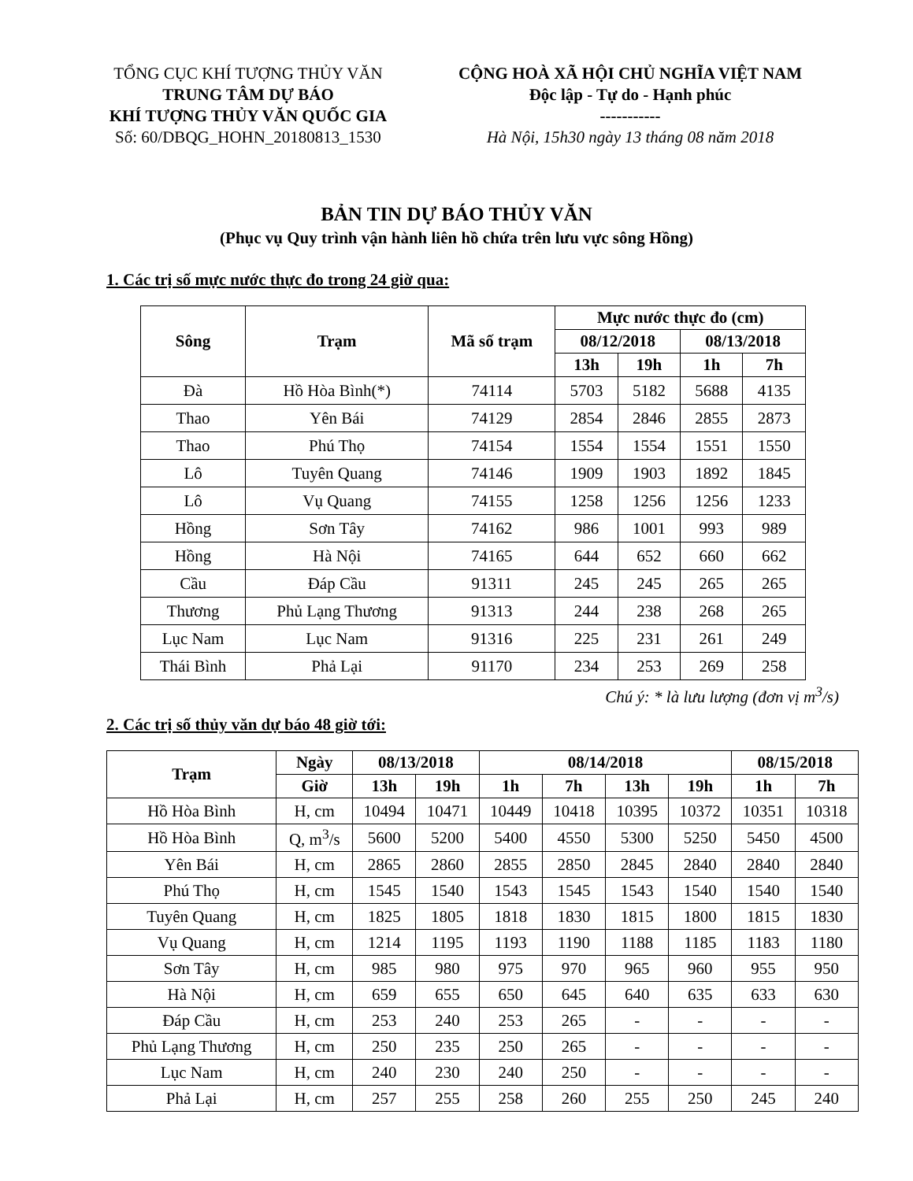TỔNG CỤC KHÍ TƯỢNG THỦY VĂN
TRUNG TÂM DỰ BÁO
KHÍ TƯỢNG THỦY VĂN QUỐC GIA
Số: 60/DBQG_HOHN_20180813_1530
CỘNG HOÀ XÃ HỘI CHỦ NGHĨA VIỆT NAM
Độc lập - Tự do - Hạnh phúc
-----------
Hà Nội, 15h30 ngày 13 tháng 08 năm 2018
BẢN TIN DỰ BÁO THỦY VĂN
(Phục vụ Quy trình vận hành liên hồ chứa trên lưu vực sông Hồng)
1. Các trị số mực nước thực đo trong 24 giờ qua:
| Sông | Trạm | Mã số trạm | Mực nước thực đo (cm) | | | |
| --- | --- | --- | --- | --- | --- | --- |
| | | | 08/12/2018 | | 08/13/2018 | |
| | | | 13h | 19h | 1h | 7h |
| Đà | Hồ Hòa Bình(*) | 74114 | 5703 | 5182 | 5688 | 4135 |
| Thao | Yên Bái | 74129 | 2854 | 2846 | 2855 | 2873 |
| Thao | Phú Thọ | 74154 | 1554 | 1554 | 1551 | 1550 |
| Lô | Tuyên Quang | 74146 | 1909 | 1903 | 1892 | 1845 |
| Lô | Vụ Quang | 74155 | 1258 | 1256 | 1256 | 1233 |
| Hồng | Sơn Tây | 74162 | 986 | 1001 | 993 | 989 |
| Hồng | Hà Nội | 74165 | 644 | 652 | 660 | 662 |
| Cầu | Đáp Cầu | 91311 | 245 | 245 | 265 | 265 |
| Thương | Phủ Lạng Thương | 91313 | 244 | 238 | 268 | 265 |
| Lục Nam | Lục Nam | 91316 | 225 | 231 | 261 | 249 |
| Thái Bình | Phả Lại | 91170 | 234 | 253 | 269 | 258 |
Chú ý: * là lưu lượng (đơn vị m<sup>3</sup>/s)
2. Các trị số thủy văn dự báo 48 giờ tới:
| Trạm | Ngày | 08/13/2018 | | 08/14/2018 | | | | 08/15/2018 | |
| --- | --- | --- | --- | --- | --- | --- | --- | --- | --- |
| | Giờ | 13h | 19h | 1h | 7h | 13h | 19h | 1h | 7h |
| Hồ Hòa Bình | H, cm | 10494 | 10471 | 10449 | 10418 | 10395 | 10372 | 10351 | 10318 |
| Hồ Hòa Bình | Q, m<sup>3</sup>/s | 5600 | 5200 | 5400 | 4550 | 5300 | 5250 | 5450 | 4500 |
| Yên Bái | H, cm | 2865 | 2860 | 2855 | 2850 | 2845 | 2840 | 2840 | 2840 |
| Phú Thọ | H, cm | 1545 | 1540 | 1543 | 1545 | 1543 | 1540 | 1540 | 1540 |
| Tuyên Quang | H, cm | 1825 | 1805 | 1818 | 1830 | 1815 | 1800 | 1815 | 1830 |
| Vụ Quang | H, cm | 1214 | 1195 | 1193 | 1190 | 1188 | 1185 | 1183 | 1180 |
| Sơn Tây | H, cm | 985 | 980 | 975 | 970 | 965 | 960 | 955 | 950 |
| Hà Nội | H, cm | 659 | 655 | 650 | 645 | 640 | 635 | 633 | 630 |
| Đáp Cầu | H, cm | 253 | 240 | 253 | 265 | - | - | - | - |
| Phủ Lạng Thương | H, cm | 250 | 235 | 250 | 265 | - | - | - | - |
| Lục Nam | H, cm | 240 | 230 | 240 | 250 | - | - | - | - |
| Phả Lại | H, cm | 257 | 255 | 258 | 260 | 255 | 250 | 245 | 240 |